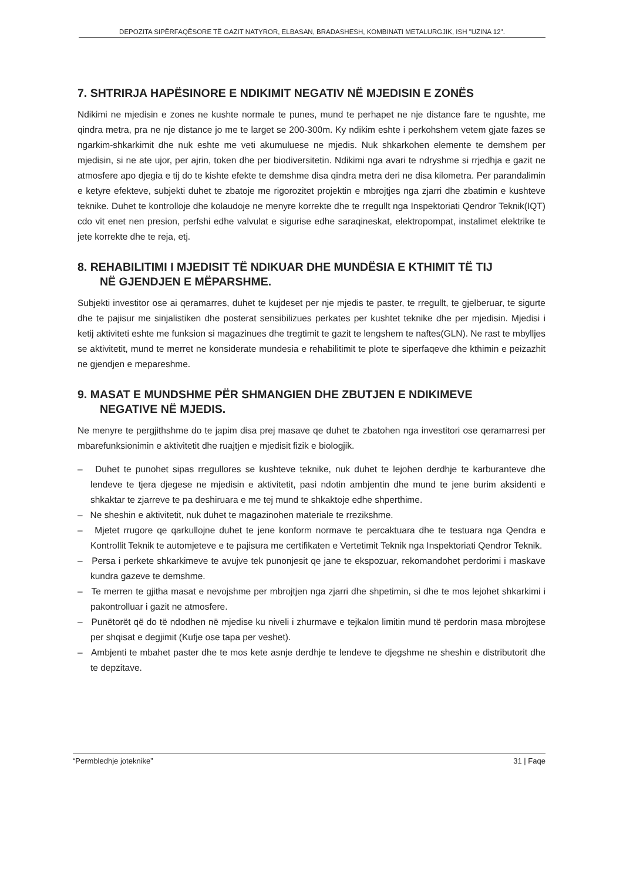DEPOZITA SIPËRFAQËSORE TË GAZIT NATYROR, ELBASAN, BRADASHESH, KOMBINATI METALURGJIK, ISH "UZINA 12".
7. SHTRIRJA HAPËSINORE E NDIKIMIT NEGATIV NË MJEDISIN E ZONËS
Ndikimi ne mjedisin e zones ne kushte normale te punes, mund te perhapet ne nje distance fare te ngushte, me qindra metra, pra ne nje distance jo me te larget se 200-300m. Ky ndikim eshte i perkohshem vetem gjate fazes se ngarkim-shkarkimit dhe nuk eshte me veti akumuluese ne mjedis. Nuk shkarkohen elemente te demshem per mjedisin, si ne ate ujor, per ajrin, token dhe per biodiversitetin. Ndikimi nga avari te ndryshme si rrjedhja e gazit ne atmosfere apo djegia e tij do te kishte efekte te demshme disa qindra metra deri ne disa kilometra. Per parandalimin e ketyre efekteve, subjekti duhet te zbatoje me rigorozitet projektin e mbrojtjes nga zjarri dhe zbatimin e kushteve teknike. Duhet te kontrolloje dhe kolaudoje ne menyre korrekte dhe te rregullt nga Inspektoriati Qendror Teknik(IQT) cdo vit enet nen presion, perfshi edhe valvulat e sigurise edhe saraqineskat, elektropompat, instalimet elektrike te jete korrekte dhe te reja, etj.
8. REHABILITIMI I MJEDISIT TË NDIKUAR DHE MUNDËSIA E KTHIMIT TË TIJ
NË GJENDJEN E MËPARSHME.
Subjekti investitor ose ai qeramarres, duhet te kujdeset per nje mjedis te paster, te rregullt, te gjelberuar, te sigurte dhe te pajisur me sinjalistiken dhe posterat sensibilizues perkates per kushtet teknike dhe per mjedisin. Mjedisi i ketij aktiviteti eshte me funksion si magazinues dhe tregtimit te gazit te lengshem te naftes(GLN). Ne rast te mbylljes se aktivitetit, mund te merret ne konsiderate mundesia e rehabilitimit te plote te siperfaqeve dhe kthimin e peizazhit ne gjendjen e mepareshme.
9. MASAT E MUNDSHME PËR SHMANGIEN DHE ZBUTJEN E NDIKIMEVE
NEGATIVE NË MJEDIS.
Ne menyre te pergjithshme do te japim disa prej masave qe duhet te zbatohen nga investitori ose qeramarresi per mbarefunksionimin e aktivitetit dhe ruajtjen e mjedisit fizik e biologjik.
– Duhet te punohet sipas rregullores se kushteve teknike, nuk duhet te lejohen derdhje te karburanteve dhe lendeve te tjera djegese ne mjedisin e aktivitetit, pasi ndotin ambjentin dhe mund te jene burim aksidenti e shkaktar te zjarreve te pa deshiruara e me tej mund te shkaktoje edhe shperthime.
– Ne sheshin e aktivitetit, nuk duhet te magazinohen materiale te rrezikshme.
– Mjetet rrugore qe qarkullojne duhet te jene konform normave te percaktuara dhe te testuara nga Qendra e Kontrollit Teknik te automjeteve e te pajisura me certifikaten e Vertetimit Teknik nga Inspektoriati Qendror Teknik.
– Persa i perkete shkarkimeve te avujve tek punonjesit qe jane te ekspozuar, rekomandohet perdorimi i maskave kundra gazeve te demshme.
– Te merren te gjitha masat e nevojshme per mbrojtjen nga zjarri dhe shpetimin, si dhe te mos lejohet shkarkimi i pakontrolluar i gazit ne atmosfere.
– Punëtorët që do të ndodhen në mjedise ku niveli i zhurmave e tejkalon limitin mund të perdorin masa mbrojtese per shqisat e degjimit (Kufje ose tapa per veshet).
– Ambjenti te mbahet paster dhe te mos kete asnje derdhje te lendeve te djegshme ne sheshin e distributorit dhe te depzitave.
“Permbledhje joteknike” 31 | Faqe